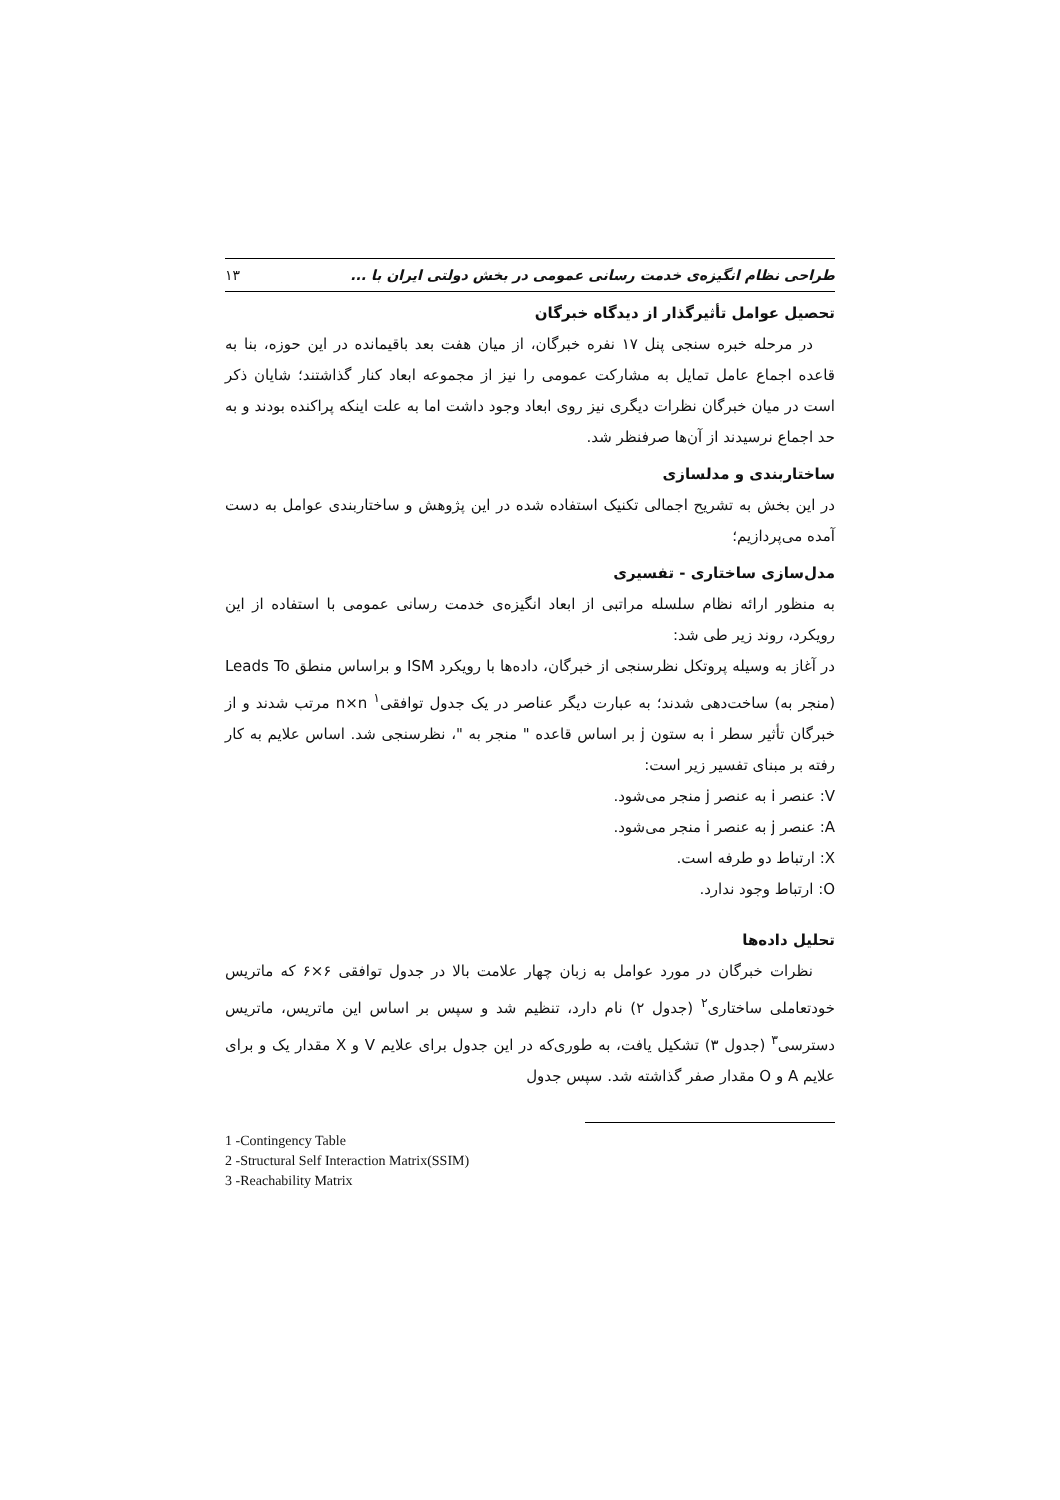۱۳ طراحی نظام انگیزه‌ی خدمت رسانی عمومی در بخش دولتی ایران با ...
تحصیل عوامل تأثیرگذار از دیدگاه خبرگان
در مرحله خبره سنجی پنل ۱۷ نفره خبرگان، از میان هفت بعد باقیمانده در این حوزه، بنا به قاعده اجماع عامل تمایل به مشارکت عمومی را نیز از مجموعه ابعاد کنار گذاشتند؛ شایان ذکر است در میان خبرگان نظرات دیگری نیز روی ابعاد وجود داشت اما به علت اینکه پراکنده بودند و به حد اجماع نرسیدند از آن‌ها صرفنظر شد.
ساختاربندی و مدلسازی
در این بخش به تشریح اجمالی تکنیک استفاده شده در این پژوهش و ساختاربندی عوامل به دست آمده می‌پردازیم؛
مدل‌سازی ساختاری - تفسیری
به منظور ارائه نظام سلسله مراتبی از ابعاد انگیزه‌ی خدمت رسانی عمومی با استفاده از این رویکرد، روند زیر طی شد:
در آغاز به وسیله پروتکل نظرسنجی از خبرگان، داده‌ها با رویکرد ISM و براساس منطق Leads To (منجر به) ساخت‌دهی شدند؛ به عبارت دیگر عناصر در یک جدول توافقی<sup>۱</sup> n×n مرتب شدند و از خبرگان تأثیر سطر i به ستون j بر اساس قاعده " منجر به "، نظرسنجی شد. اساس علایم به کار رفته بر مبنای تفسیر زیر است:
V: عنصر i به عنصر j منجر می‌شود.
A: عنصر j به عنصر i منجر می‌شود.
X: ارتباط دو طرفه است.
O: ارتباط وجود ندارد.
تحلیل داده‌ها
نظرات خبرگان در مورد عوامل به زبان چهار علامت بالا در جدول توافقی ۶×۶ که ماتریس خودتعاملی ساختاری<sup>۲</sup> (جدول ۲) نام دارد، تنظیم شد و سپس بر اساس این ماتریس، ماتریس دسترسی<sup>۳</sup> (جدول ۳) تشکیل یافت، به طوری‌که در این جدول برای علایم V و X مقدار یک و برای علایم A و O مقدار صفر گذاشته شد. سپس جدول
1 -Contingency Table
2 -Structural Self Interaction Matrix(SSIM)
3 -Reachability Matrix